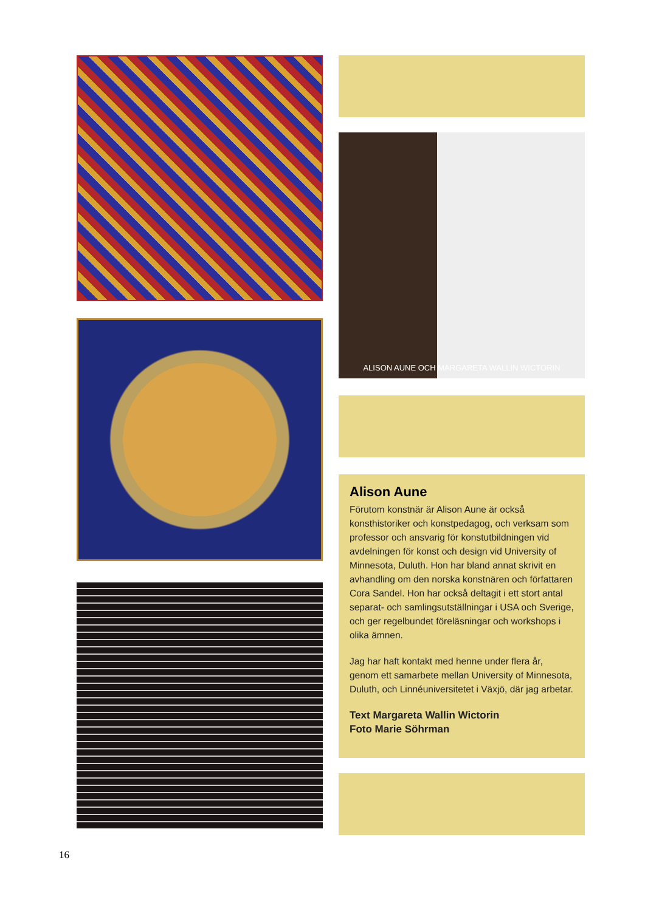ALISON AUNE OCH MARGARETA WALLIN WICTORIN
Alison Aune
Förutom konstnär är Alison Aune är också konsthistoriker och konstpedagog, och verksam som professor och ansvarig för konstutbildningen vid avdelningen för konst och design vid University of Minnesota, Duluth. Hon har bland annat skrivit en avhandling om den norska konstnären och författaren Cora Sandel. Hon har också deltagit i ett stort antal separat- och samlingsutställningar i USA och Sverige, och ger regelbundet föreläsningar och workshops i olika ämnen.
Jag har haft kontakt med henne under flera år, genom ett samarbete mellan University of Minnesota, Duluth, och Linnéuniversitetet i Växjö, där jag arbetar.
Text Margareta Wallin Wictorin
Foto Marie Söhrman
16